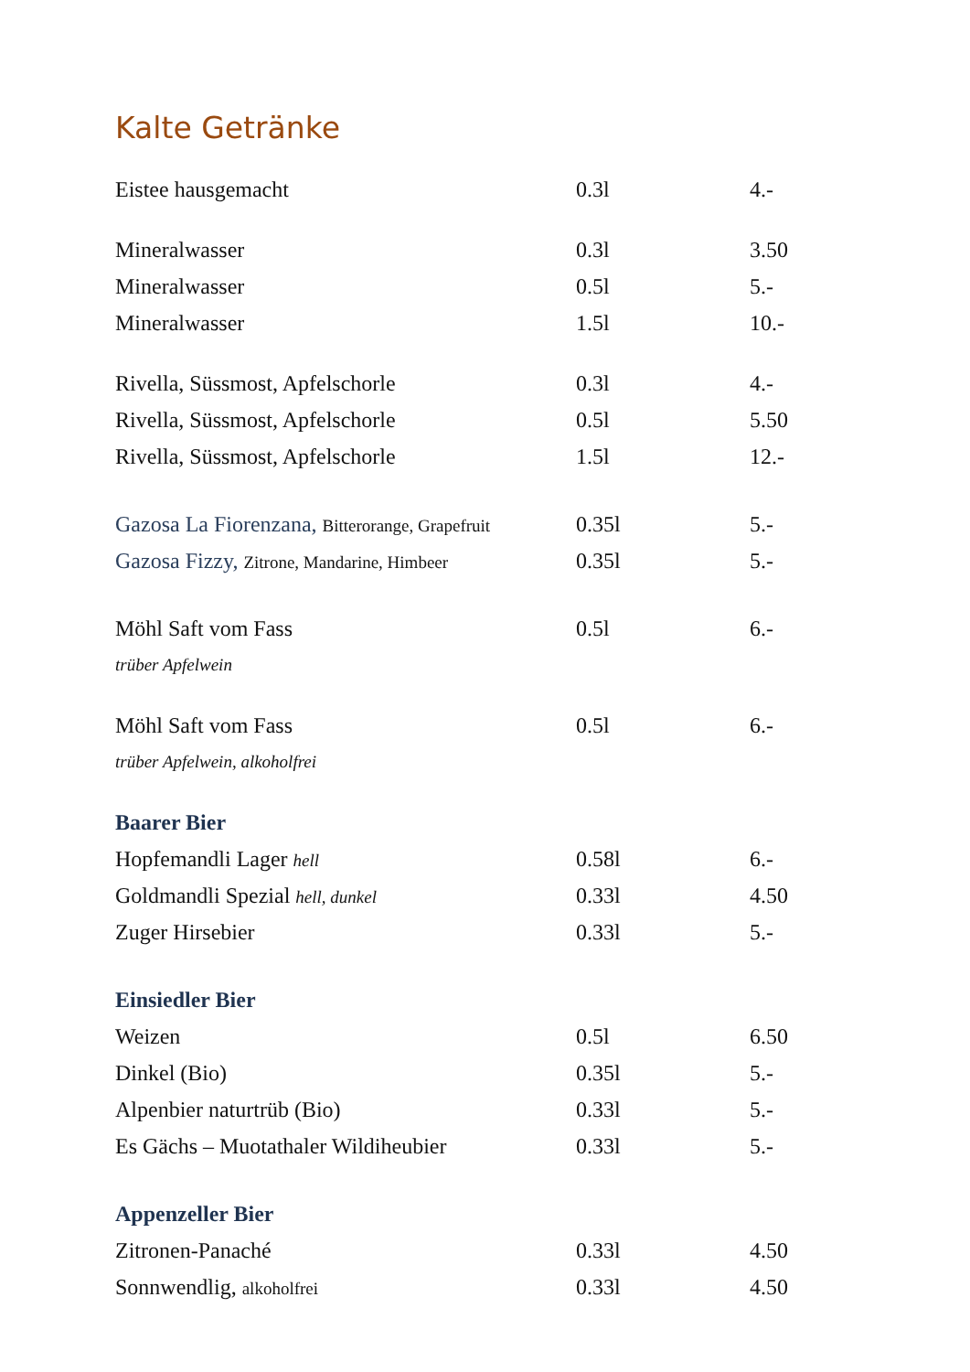Kalte Getränke
| Eistee hausgemacht | 0.3l | 4.- |
| Mineralwasser | 0.3l | 3.50 |
| Mineralwasser | 0.5l | 5.- |
| Mineralwasser | 1.5l | 10.- |
| Rivella, Süssmost, Apfelschorle | 0.3l | 4.- |
| Rivella, Süssmost, Apfelschorle | 0.5l | 5.50 |
| Rivella, Süssmost, Apfelschorle | 1.5l | 12.- |
| Gazosa La Fiorenzana, Bitterorange, Grapefruit | 0.35l | 5.- |
| Gazosa Fizzy, Zitrone, Mandarine, Himbeer | 0.35l | 5.- |
| Möhl Saft vom Fass | 0.5l | 6.- |
| trüber Apfelwein | | |
| Möhl Saft vom Fass | 0.5l | 6.- |
| trüber Apfelwein, alkoholfrei | | |
| Baarer Bier | | |
| Hopfemandli Lager hell | 0.58l | 6.- |
| Goldmandli Spezial hell, dunkel | 0.33l | 4.50 |
| Zuger Hirsebier | 0.33l | 5.- |
| Einsiedler Bier | | |
| Weizen | 0.5l | 6.50 |
| Dinkel (Bio) | 0.35l | 5.- |
| Alpenbier naturtrüb (Bio) | 0.33l | 5.- |
| Es Gächs – Muotathaler Wildiheubier | 0.33l | 5.- |
| Appenzeller Bier | | |
| Zitronen-Panaché | 0.33l | 4.50 |
| Sonnwendlig, alkoholfrei | 0.33l | 4.50 |